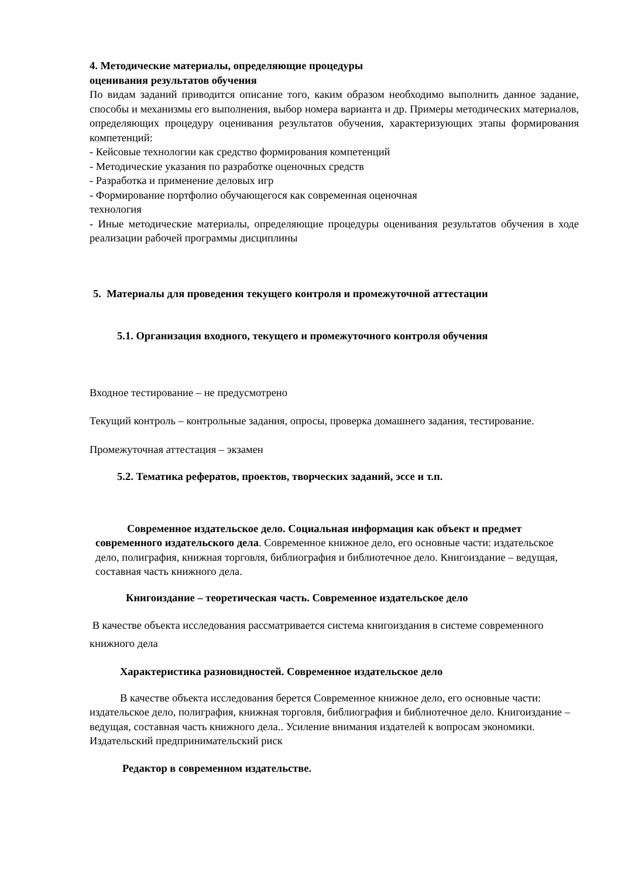4. Методические материалы, определяющие процедуры
оценивания результатов обучения
По видам заданий приводится описание того, каким образом необходимо выполнить данное задание, способы и механизмы его выполнения, выбор номера варианта и др. Примеры методических материалов, определяющих процедуру оценивания результатов обучения, характеризующих этапы формирования компетенций:
- Кейсовые технологии как средство формирования компетенций
- Методические указания по разработке оценочных средств
- Разработка и применение деловых игр
- Формирование портфолио обучающегося как современная оценочная
технология
- Иные методические материалы, определяющие процедуры оценивания результатов обучения в ходе реализации рабочей программы дисциплины
5. Материалы для проведения текущего контроля и промежуточной аттестации
5.1. Организация входного, текущего и промежуточного контроля обучения
Входное тестирование – не предусмотрено
Текущий контроль – контрольные задания, опросы, проверка домашнего задания, тестирование.
Промежуточная аттестация – экзамен
5.2. Тематика рефератов, проектов, творческих заданий, эссе и т.п.
Современное издательское дело. Социальная информация как объект и предмет современного издательского дела. Современное книжное дело, его основные части: издательское дело, полиграфия, книжная торговля, библиография и библиотечное дело. Книгоиздание – ведущая, составная часть книжного дела.
Книгоиздание – теоретическая часть. Современное издательское дело
В качестве объекта исследования рассматривается система книгоиздания в системе современного книжного дела
Характеристика разновидностей. Современное издательское дело
В качестве объекта исследования берется Современное книжное дело, его основные части: издательское дело, полиграфия, книжная торговля, библиография и библиотечное дело. Книгоиздание – ведущая, составная часть книжного дела.. Усиление внимания издателей к вопросам экономики. Издательский предпринимательский риск
Редактор в современном издательстве.